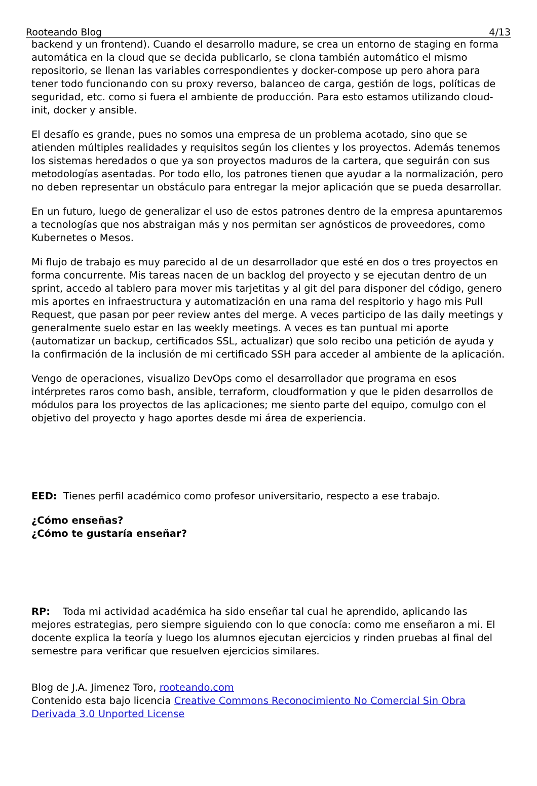Rooteando Blog 4/13
backend y un frontend). Cuando el desarrollo madure, se crea un entorno de staging en forma automática en la cloud que se decida publicarlo, se clona también automático el mismo repositorio, se llenan las variables correspondientes y docker-compose up pero ahora para tener todo funcionando con su proxy reverso, balanceo de carga, gestión de logs, políticas de seguridad, etc. como si fuera el ambiente de producción. Para esto estamos utilizando cloud-init, docker y ansible.
El desafío es grande, pues no somos una empresa de un problema acotado, sino que se atienden múltiples realidades y requisitos según los clientes y los proyectos. Además tenemos los sistemas heredados o que ya son proyectos maduros de la cartera, que seguirán con sus metodologías asentadas. Por todo ello, los patrones tienen que ayudar a la normalización, pero no deben representar un obstáculo para entregar la mejor aplicación que se pueda desarrollar.
En un futuro, luego de generalizar el uso de estos patrones dentro de la empresa apuntaremos a tecnologías que nos abstraigan más y nos permitan ser agnósticos de proveedores, como Kubernetes o Mesos.
Mi flujo de trabajo es muy parecido al de un desarrollador que esté en dos o tres proyectos en forma concurrente. Mis tareas nacen de un backlog del proyecto y se ejecutan dentro de un sprint, accedo al tablero para mover mis tarjetitas y al git del para disponer del código, genero mis aportes en infraestructura y automatización en una rama del respitorio y hago mis Pull Request, que pasan por peer review antes del merge. A veces participo de las daily meetings y generalmente suelo estar en las weekly meetings. A veces es tan puntual mi aporte (automatizar un backup, certificados SSL, actualizar) que solo recibo una petición de ayuda y la confirmación de la inclusión de mi certificado SSH para acceder al ambiente de la aplicación.
Vengo de operaciones, visualizo DevOps como el desarrollador que programa en esos intérpretes raros como bash, ansible, terraform, cloudformation y que le piden desarrollos de módulos para los proyectos de las aplicaciones; me siento parte del equipo, comulgo con el objetivo del proyecto y hago aportes desde mi área de experiencia.
EED: Tienes perfil académico como profesor universitario, respecto a ese trabajo.
¿Cómo enseñas?
¿Cómo te gustaría enseñar?
RP: Toda mi actividad académica ha sido enseñar tal cual he aprendido, aplicando las mejores estrategias, pero siempre siguiendo con lo que conocía: como me enseñaron a mi. El docente explica la teoría y luego los alumnos ejecutan ejercicios y rinden pruebas al final del semestre para verificar que resuelven ejercicios similares.
Blog de J.A. Jimenez Toro, rooteando.com
Contenido esta bajo licencia Creative Commons Reconocimiento No Comercial Sin Obra Derivada 3.0 Unported License